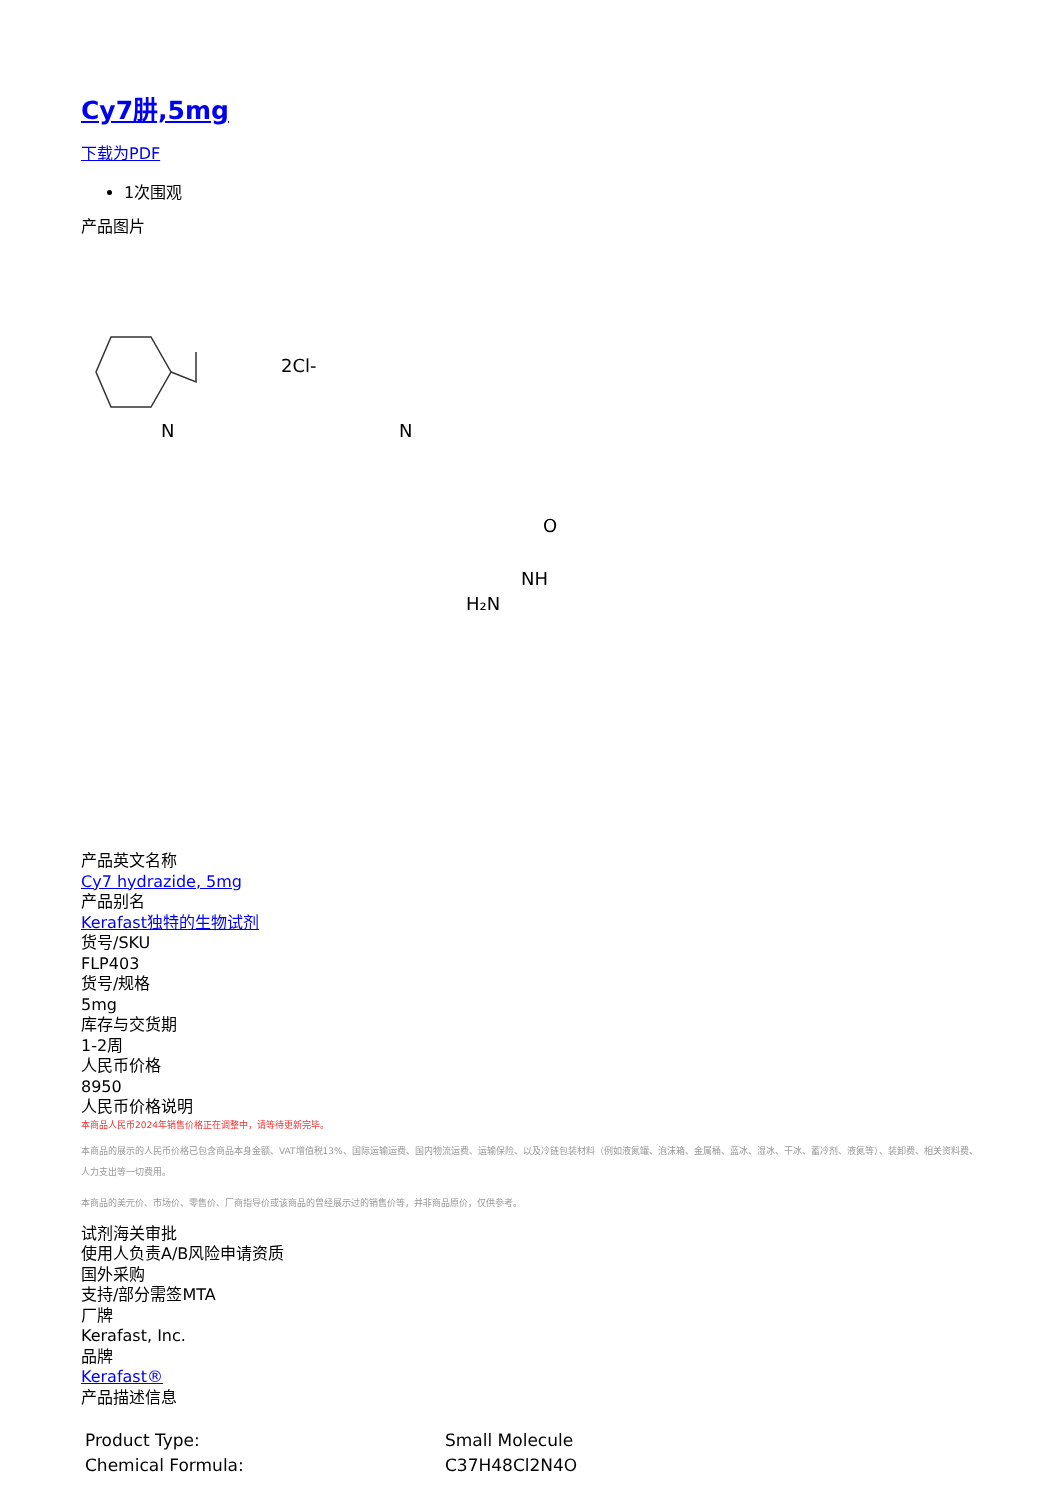Cy7肼,5mg
下载为PDF
1次围观
产品图片
2Cl-
N
N
O
NH
H₂N
产品英文名称
Cy7 hydrazide, 5mg
产品别名
Kerafast独特的生物试剂
货号/SKU
FLP403
货号/规格
5mg
库存与交货期
1-2周
人民币价格
8950
人民币价格说明
本商品人民币2024年销售价格正在调整中，请等待更新完毕。
本商品的展示的人民币价格已包含商品本身金额、VAT增值税13%、国际运输运费、国内物流运费、运输保险、以及冷链包装材料（例如液氮罐、泡沫箱、金属桶、蓝冰、湿冰、干冰、蓄冷剂、液氮等）、装卸费、相关资料费、人力支出等一切费用。
本商品的美元价、市场价、零售价、厂商指导价或该商品的曾经展示过的销售价等，并非商品原价，仅供参考。
试剂海关审批
使用人负责A/B风险申请资质
国外采购
支持/部分需签MTA
厂牌
Kerafast, Inc.
品牌
Kerafast®
产品描述信息
| Product Type: | Small Molecule |
| Chemical Formula: | C37H48Cl2N4O |